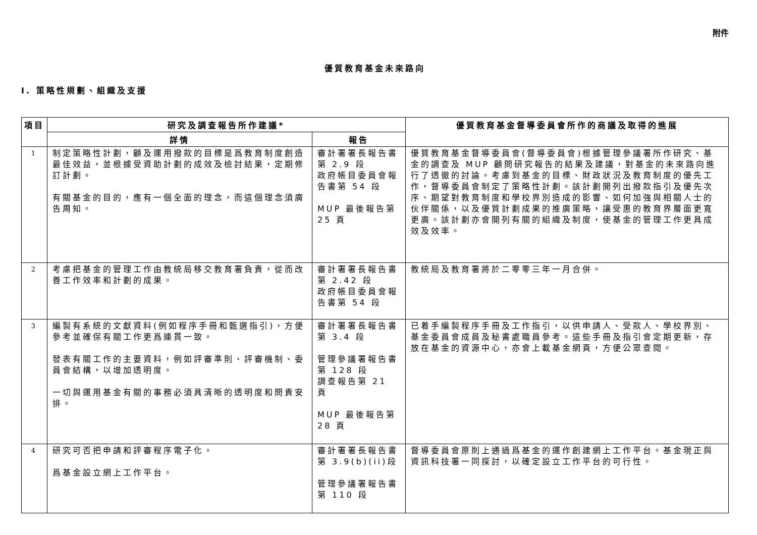附件
優質教育基金未來路向
I. 策略性規劃、組織及支援
| 項目 | 研究及調查報告所作建議* | | 優質教育基金督導委員會所作的商議及取得的進展 |
| --- | --- | --- | --- |
| | 詳情 | 報告 | |
| 1 | 制定策略性計劃，顧及運用撥款的目標是爲教育制度創造最佳效益，並根據受資助計劃的成效及檢討結果，定期修訂計劃。 有關基金的目的，應有一個全面的理念，而這個理念須廣告周知。 | 審計署署長報告書第 2.9 段 政府帳目委員會報告書第 54 段 MUP 最後報告第 25 頁 | 優質教育基金督導委員會(督導委員會)根據管理參議署所作研究、基金的調查及 MUP 顧問研究報告的結果及建議，對基金的未來路向進行了透徹的討論。考慮到基金的目標、財政狀況及教育制度的優先工作，督導委員會制定了策略性計劃。該計劃開列出撥款指引及優先次序、期望對教育制度和學校界別造成的影響、如何加強與相關人士的伙伴關係，以及優質計劃成果的推廣策略，讓受惠的教育界層面更寬更廣。該計劃亦會開列有關的組織及制度，使基金的管理工作更具成效及效率。 |
| 2 | 考慮把基金的管理工作由教統局移交教育署負責，從而改善工作效率和計劃的成果。 | 審計署署長報告書第 2.42 段 政府帳目委員會報告書第 54 段 | 教統局及教育署將於二零零三年一月合併。 |
| 3 | 編製有系統的文獻資料(例如程序手冊和甄選指引)，方便參考並確保有關工作更爲連貫一致。 發表有關工作的主要資料，例如評審準則、評審機制、委員會結構，以增加透明度。 一切與運用基金有關的事務必須具清晰的透明度和問責安排。 | 審計署署長報告書第 3.4 段 管理參議署報告書第 128 段 調查報告第 21 頁 MUP 最後報告第 28 頁 | 已着手編製程序手冊及工作指引，以供申請人、受款人、學校界別、基金委員會成員及秘書處職員參考。這些手冊及指引會定期更新，存放在基金的資源中心，亦會上載基金網頁，方便公眾查閱。 |
| 4 | 研究可否把申請和評審程序電子化。 爲基金設立網上工作平台。 | 審計署署長報告書第 3.9(b)(ii)段 管理參議署報告書第 110 段 | 督導委員會原則上通過爲基金的運作創建網上工作平台。基金現正與資訊科技署一同探討，以確定設立工作平台的可行性。 |